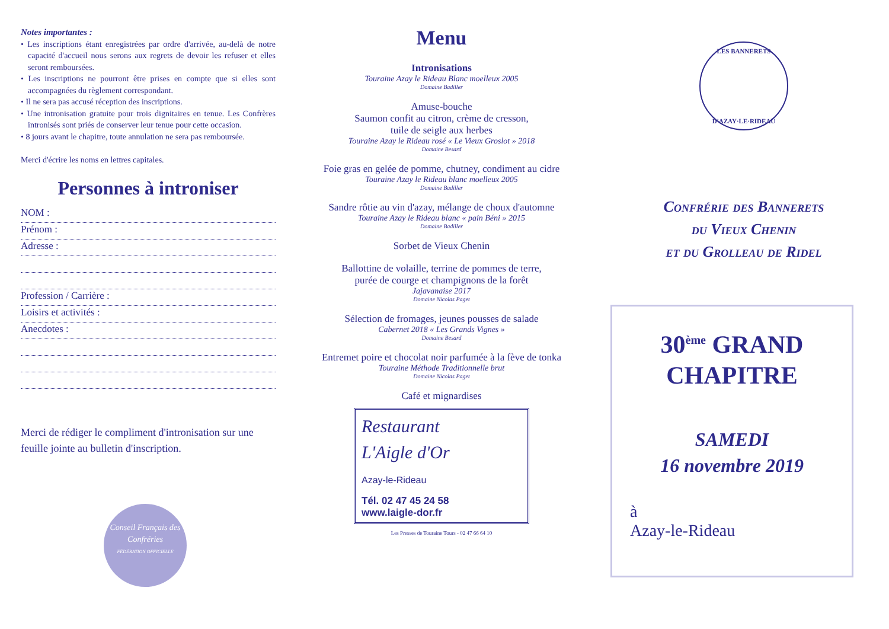Notes importantes :
• Les inscriptions étant enregistrées par ordre d'arrivée, au-delà de notre capacité d'accueil nous serons aux regrets de devoir les refuser et elles seront remboursées.
• Les inscriptions ne pourront être prises en compte que si elles sont accompagnées du règlement correspondant.
• Il ne sera pas accusé réception des inscriptions.
• Une intronisation gratuite pour trois dignitaires en tenue. Les Confrères intronisés sont priés de conserver leur tenue pour cette occasion.
• 8 jours avant le chapitre, toute annulation ne sera pas remboursée.
Merci d'écrire les noms en lettres capitales.
Personnes à introniser
NOM :
Prénom :
Adresse :
Profession / Carrière :
Loisirs et activités :
Anecdotes :
Merci de rédiger le compliment d'intronisation sur une feuille jointe au bulletin d'inscription.
Conseil Français des Confréries
FÉDÉRATION OFFICIELLE
Menu
Intronisations
Touraine Azay le Rideau Blanc moelleux 2005
Domaine Badiller
Amuse-bouche
Saumon confit au citron, crème de cresson,
tuile de seigle aux herbes
Touraine Azay le Rideau rosé « Le Vieux Groslot » 2018
Domaine Besard
Foie gras en gelée de pomme, chutney, condiment au cidre
Touraine Azay le Rideau blanc moelleux 2005
Domaine Badiller
Sandre rôtie au vin d'azay, mélange de choux d'automne
Touraine Azay le Rideau blanc « pain Béni » 2015
Domaine Badiller
Sorbet de Vieux Chenin
Ballottine de volaille, terrine de pommes de terre,
purée de courge et champignons de la forêt
Jajavanaise 2017
Domaine Nicolas Paget
Sélection de fromages, jeunes pousses de salade
Cabernet 2018 « Les Grands Vignes »
Domaine Besard
Entremet poire et chocolat noir parfumée à la fève de tonka
Touraine Méthode Traditionnelle brut
Domaine Nicolas Paget
Café et mignardises
Restaurant
L'Aigle d'Or
Azay-le-Rideau
Tél. 02 47 45 24 58
www.laigle-dor.fr
Les Presses de Touraine Tours - 02 47 66 64 10
LES BANNERETS
D'AZAY·LE·RIDEAU
Confrérie des Bannerets
du Vieux Chenin
et du Grolleau de Ridel
30<sup>ème</sup> GRAND
CHAPITRE
SAMEDI
16 novembre 2019
à
Azay-le-Rideau